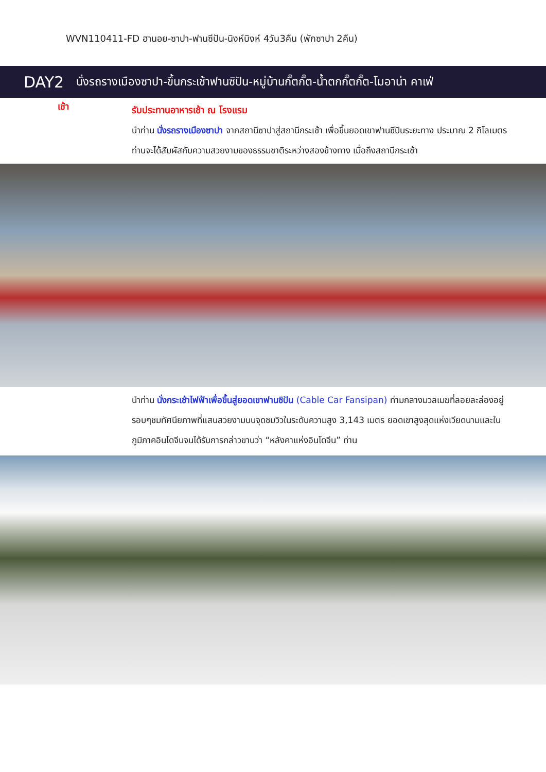WVN110411-FD ฮานอย-ซาปา-ฟานซีปัน-นิงห์บิงห์ 4วัน3คืน (พักซาปา 2คืน)
DAY2 นั่งรถรางเมืองซาปา-ขึ้นกระเช้าฟานซิปัน-หมู่บ้านกั๊ตกั๊ต-น้ำตกกั๊ตกั๊ต-โมอาน่า คาเฟ่
เช้า
รับประทานอาหารเช้า ณ โรงแรม
นำท่าน นั่งรถรางเมืองซาปา จากสถานีซาปาสู่สถานีกระเช้า เพื่อขึ้นยอดเขาฟานซีปันระยะทาง ประมาณ 2 กิโลเมตร ท่านจะได้สัมผัสกับความสวยงามของธรรมชาติระหว่างสองข้างทาง เมื่อถึงสถานีกระเช้า
นำท่าน นั่งกระเช้าไฟฟ้าเพื่อขึ้นสู่ยอดเขาฟานซิปัน (Cable Car Fansipan) ท่ามกลางมวลเมฆที่ลอยละล่องอยู่รอบๆชมทัศนียภาพที่แสนสวยงามบนจุดชมวิวในระดับความสูง 3,143 เมตร ยอดเขาสูงสุดแห่งเวียดนามและในภูมิภาคอินโดจีนจนได้รับการกล่าวขานว่า “หลังคาแห่งอินโดจีน” ท่าน